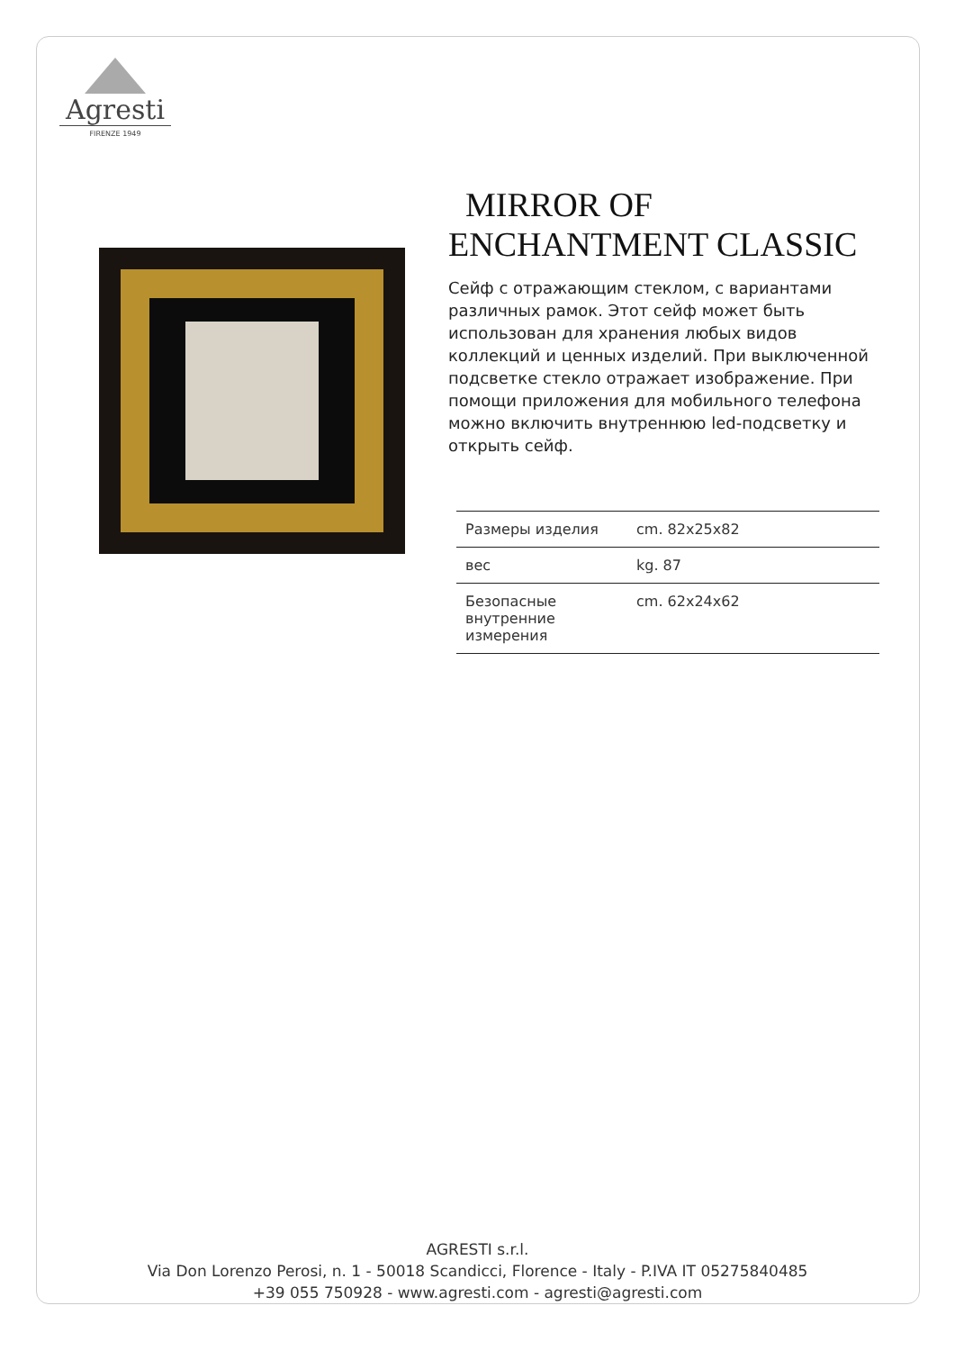Agresti
FIRENZE 1949
MIRROR OF
ENCHANTMENT CLASSIC
Сейф с отражающим стеклом, с вариантами различных рамок. Этот сейф может быть использован для хранения любых видов коллекций и ценных изделий. При выключенной подсветке стекло отражает изображение. При помощи приложения для мобильного телефона можно включить внутреннюю led-подсветку и открыть сейф.
| Размеры изделия | cm. 82x25x82 |
| вес | kg. 87 |
| Безопасные внутренние измерения | cm. 62x24x62 |
AGRESTI s.r.l.
Via Don Lorenzo Perosi, n. 1 - 50018 Scandicci, Florence - Italy - P.IVA IT 05275840485
+39 055 750928 - www.agresti.com - agresti@agresti.com